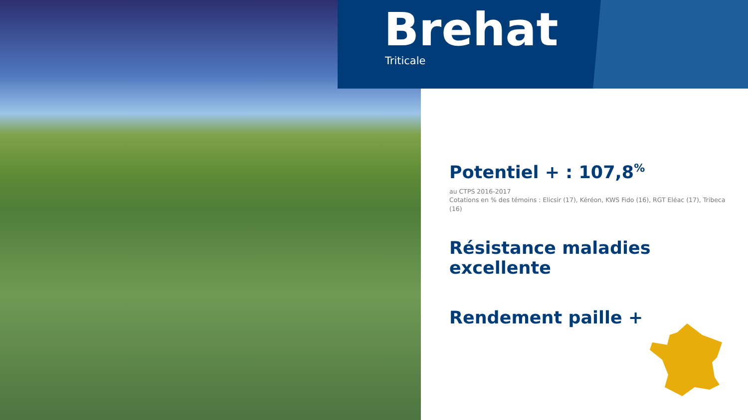Brehat
Triticale
Potentiel + : 107,8<sup>%</sup>
au CTPS 2016-2017
Cotations en % des témoins : Elicsir (17), Kéréon, KWS Fido (16), RGT Eléac (17), Tribeca (16)
Résistance maladies excellente
Rendement paille +